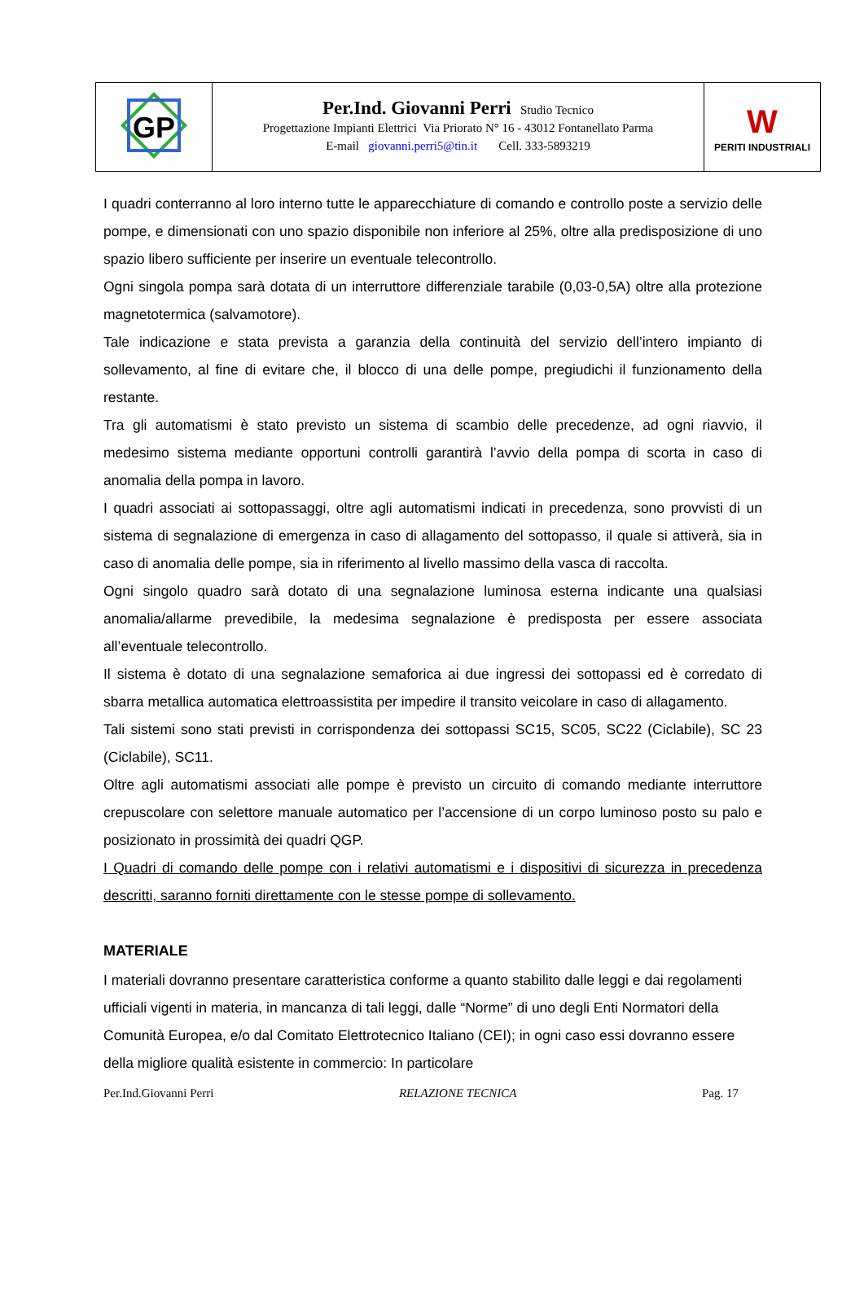| GP | Per.Ind. Giovanni Perri Studio Tecnico Progettazione Impianti Elettrici Via Priorato N° 16 - 43012 Fontanellato Parma E-mail giovanni.perri5@tin.it Cell. 333-5893219 | W PERITI INDUSTRIALI |
I quadri conterranno al loro interno tutte le apparecchiature di comando e controllo poste a servizio delle pompe, e dimensionati con uno spazio disponibile non inferiore al 25%, oltre alla predisposizione di uno spazio libero sufficiente per inserire un eventuale telecontrollo.
Ogni singola pompa sarà dotata di un interruttore differenziale tarabile (0,03-0,5A) oltre alla protezione magnetotermica (salvamotore).
Tale indicazione e stata prevista a garanzia della continuità del servizio dell’intero impianto di sollevamento, al fine di evitare che, il blocco di una delle pompe, pregiudichi il funzionamento della restante.
Tra gli automatismi è stato previsto un sistema di scambio delle precedenze, ad ogni riavvio, il medesimo sistema mediante opportuni controlli garantirà l’avvio della pompa di scorta in caso di anomalia della pompa in lavoro.
I quadri associati ai sottopassaggi, oltre agli automatismi indicati in precedenza, sono provvisti di un sistema di segnalazione di emergenza in caso di allagamento del sottopasso, il quale si attiverà, sia in caso di anomalia delle pompe, sia in riferimento al livello massimo della vasca di raccolta.
Ogni singolo quadro sarà dotato di una segnalazione luminosa esterna indicante una qualsiasi anomalia/allarme prevedibile, la medesima segnalazione è predisposta per essere associata all’eventuale telecontrollo.
Il sistema è dotato di una segnalazione semaforica ai due ingressi dei sottopassi ed è corredato di sbarra metallica automatica elettroassistita per impedire il transito veicolare in caso di allagamento.
Tali sistemi sono stati previsti in corrispondenza dei sottopassi SC15, SC05, SC22 (Ciclabile), SC 23 (Ciclabile), SC11.
Oltre agli automatismi associati alle pompe è previsto un circuito di comando mediante interruttore crepuscolare con selettore manuale automatico per l’accensione di un corpo luminoso posto su palo e posizionato in prossimità dei quadri QGP.
I Quadri di comando delle pompe con i relativi automatismi e i dispositivi di sicurezza in precedenza descritti, saranno forniti direttamente con le stesse pompe di sollevamento.
MATERIALE
I materiali dovranno presentare caratteristica conforme a quanto stabilito dalle leggi e dai regolamenti ufficiali vigenti in materia, in mancanza di tali leggi, dalle “Norme” di uno degli Enti Normatori della Comunità Europea, e/o dal Comitato Elettrotecnico Italiano (CEI); in ogni caso essi dovranno essere della migliore qualità esistente in commercio: In particolare
Per.Ind.Giovanni Perri RELAZIONE TECNICA Pag. 17